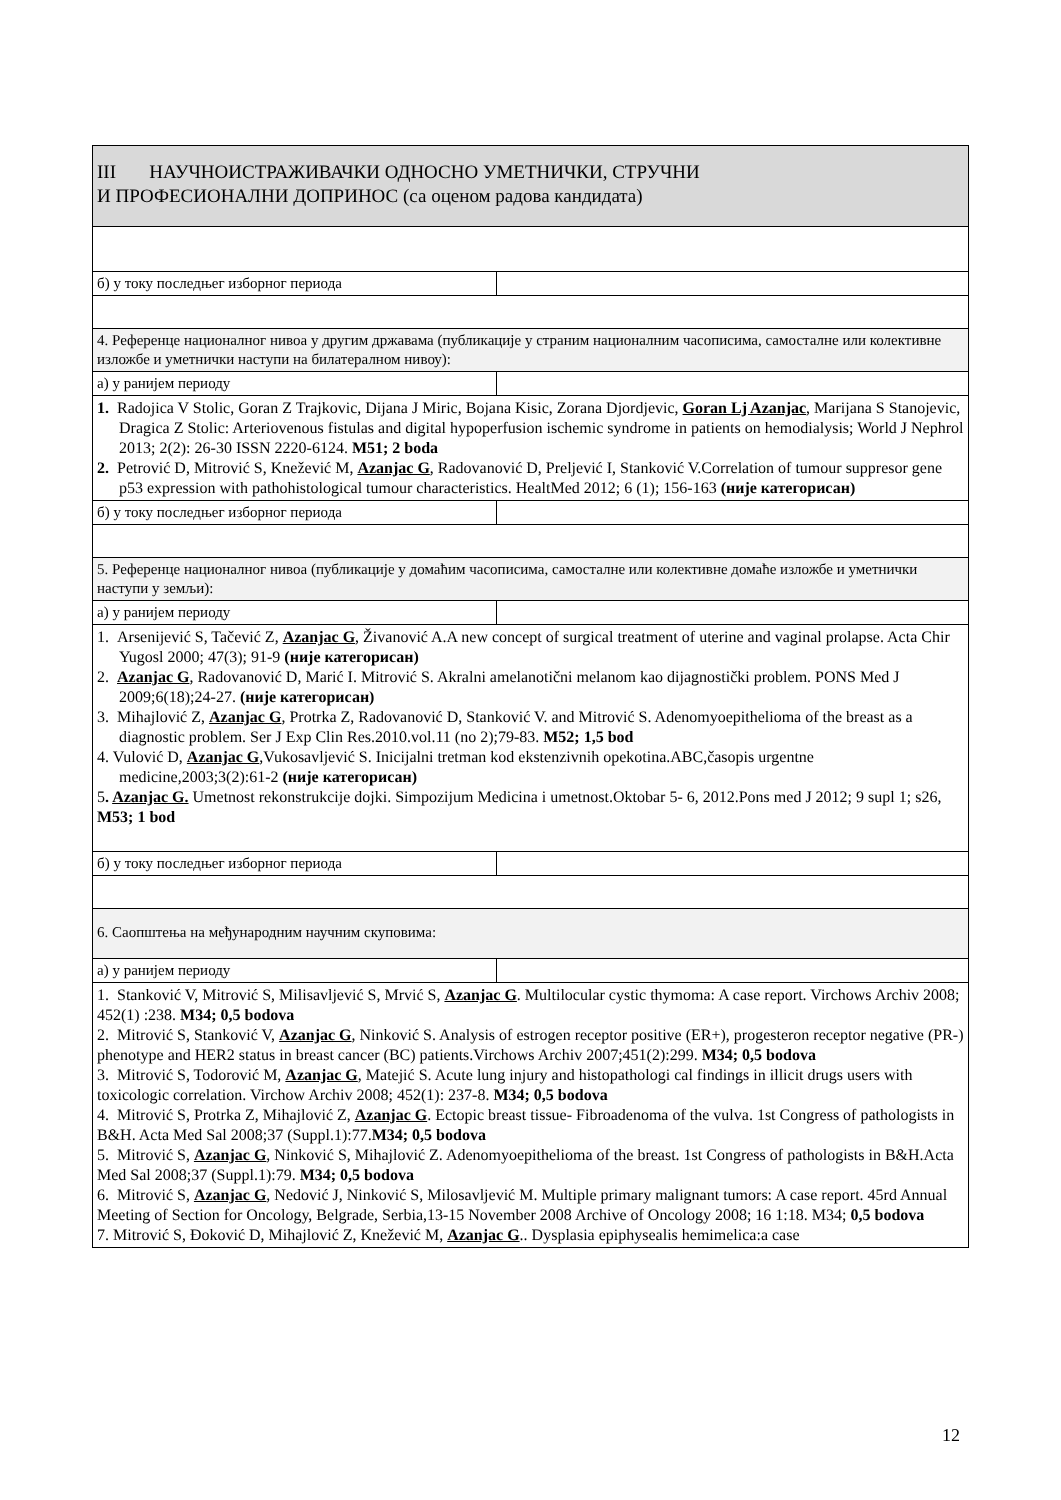| III НАУЧНОИСТРАЖИВАЧКИ ОДНОСНО УМЕТНИЧКИ, СТРУЧНИ И ПРОФЕСИОНАЛНИ ДОПРИНОС (са оценом радова кандидата) | |
| б) у току последњег изборног периода | |
| 4. Референце националног нивоа у другим државама (публикације у страним националним часописима, самосталне или колективне изложбе и уметнички наступи на билатералном нивоу): | |
| а) у ранијем периоду | |
| 1. Radojica V Stolic, Goran Z Trajkovic, Dijana J Miric, Bojana Kisic, Zorana Djordjevic, Goran Lj Azanjac , Marijana S Stanojevic, Dragica Z Stolic: Arteriovenous fistulas and digital hypoperfusion ischemic syndrome in patients on hemodialysis; World J Nephrol 2013; 2(2): 26-30 ISSN 2220-6124. M51; 2 boda 2. Petrović D, Mitrović S, Knežević M, Azanjac G , Radovanović D, Preljević I, Stanković V.Correlation of tumour suppresor gene p53 expression with pathohistological tumour characteristics. HealtMed 2012; 6 (1); 156-163 (није категорисан) | |
| б) у току последњег изборног периода | |
| 5. Референце националног нивоа (публикације у домаћим часописима, самосталне или колективне домаће изложбе и уметнички наступи у земљи): | |
| а) у ранијем периоду | |
| 1. Arsenijević S, Tačević Z, Azanjac G , Živanović A.A new concept of surgical treatment of uterine and vaginal prolapse. Acta Chir Yugosl 2000; 47(3); 91-9 (није категорисан) 2. Azanjac G , Radovanović D, Marić I. Mitrović S. Akralni amelanotični melanom kao dijagnostički problem. PONS Med J 2009;6(18);24-27. (није категорисан) 3. Mihajlović Z, Azanjac G , Protrka Z, Radovanović D, Stanković V. and Mitrović S. Adenomyoepithelioma of the breast as a diagnostic problem. Ser J Exp Clin Res.2010.vol.11 (no 2);79-83. M52; 1,5 bod 4. Vulović D, Azanjac G ,Vukosavljević S. Inicijalni tretman kod ekstenzivnih opekotina.ABC,časopis urgentne medicine,2003;3(2):61-2 (није категорисан) 5 . Azanjac G. Umetnost rekonstrukcije dojki. Simpozijum Medicina i umetnost.Oktobar 5- 6, 2012.Pons med J 2012; 9 supl 1; s26, M53; 1 bod | |
| б) у току последњег изборног периода | |
| 6. Саопштења на међународним научним скуповима: | |
| а) у ранијем периоду | |
| 1. Stanković V, Mitrović S, Milisavljević S, Mrvić S, Azanjac G . Multilocular cystic thymoma: A case report. Virchows Archiv 2008; 452(1) :238. M34; 0,5 bodova 2. Mitrović S, Stanković V, Azanjac G , Ninković S. Analysis of estrogen receptor positive (ER+), progesteron receptor negative (PR-) phenotype and HER2 status in breast cancer (BC) patients.Virchows Archiv 2007;451(2):299. M34; 0,5 bodova 3. Mitrović S, Todorović M, Azanjac G , Matejić S. Acute lung injury and histopathologi cal findings in illicit drugs users with toxicologic correlation. Virchow Archiv 2008; 452(1): 237-8. M34; 0,5 bodova 4. Mitrović S, Protrka Z, Mihajlović Z, Azanjac G . Ectopic breast tissue- Fibroadenoma of the vulva. 1st Congress of pathologists in B&H. Acta Med Sal 2008;37 (Suppl.1):77. M34; 0,5 bodova 5. Mitrović S, Azanjac G , Ninković S, Mihajlović Z. Adenomyoepithelioma of the breast. 1st Congress of pathologists in B&H.Acta Med Sal 2008;37 (Suppl.1):79. M34; 0,5 bodova 6. Mitrović S, Azanjac G , Nedović J, Ninković S, Milosavljević M. Multiple primary malignant tumors: A case report. 45rd Annual Meeting of Section for Oncology, Belgrade, Serbia,13-15 November 2008 Archive of Oncology 2008; 16 1:18. M34; 0,5 bodova 7. Mitrović S, Đoković D, Mihajlović Z, Knežević M, Azanjac G .. Dysplasia epiphysealis hemimelica:a case | |
12